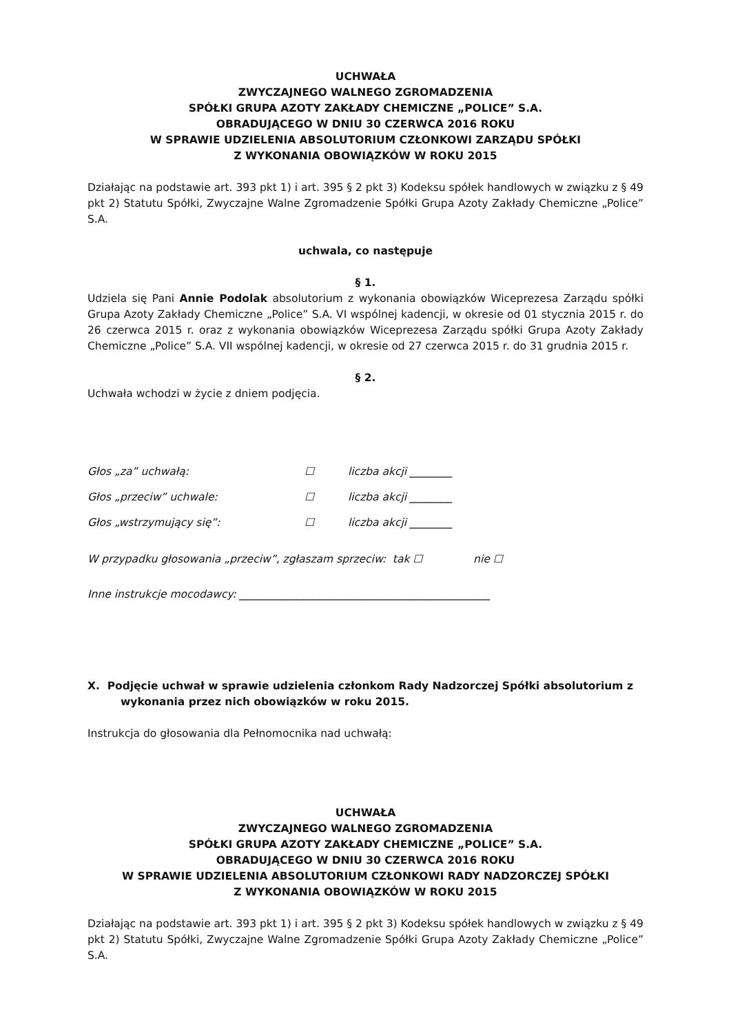UCHWAŁA
ZWYCZAJNEGO WALNEGO ZGROMADZENIA
SPÓŁKI GRUPA AZOTY ZAKŁADY CHEMICZNE „POLICE” S.A.
OBRADUJĄCEGO W DNIU 30 CZERWCA 2016 ROKU
W SPRAWIE UDZIELENIA ABSOLUTORIUM CZŁONKOWI ZARZĄDU SPÓŁKI
Z WYKONANIA OBOWIĄZKÓW W ROKU 2015
Działając na podstawie art. 393 pkt 1) i art. 395 § 2 pkt 3) Kodeksu spółek handlowych w związku z § 49 pkt 2) Statutu Spółki, Zwyczajne Walne Zgromadzenie Spółki Grupa Azoty Zakłady Chemiczne „Police” S.A.
uchwala, co następuje
§ 1.
Udziela się Pani Annie Podolak absolutorium z wykonania obowiązków Wiceprezesa Zarządu spółki Grupa Azoty Zakłady Chemiczne „Police” S.A. VI wspólnej kadencji, w okresie od 01 stycznia 2015 r. do 26 czerwca 2015 r. oraz z wykonania obowiązków Wiceprezesa Zarządu spółki Grupa Azoty Zakłady Chemiczne „Police” S.A. VII wspólnej kadencji, w okresie od 27 czerwca 2015 r. do 31 grudnia 2015 r.
§ 2.
Uchwała wchodzi w życie z dniem podjęcia.
Głos „za” uchwałą: ☐ liczba akcji ________
Głos „przeciw” uchwale: ☐ liczba akcji ________
Głos „wstrzymujący się”: ☐ liczba akcji ________
W przypadku głosowania „przeciw”, zgłaszam sprzeciw: tak ☐ nie ☐
Inne instrukcje mocodawcy: _______________________________________________
X. Podjęcie uchwał w sprawie udzielenia członkom Rady Nadzorczej Spółki absolutorium z wykonania przez nich obowiązków w roku 2015.
Instrukcja do głosowania dla Pełnomocnika nad uchwałą:
UCHWAŁA
ZWYCZAJNEGO WALNEGO ZGROMADZENIA
SPÓŁKI GRUPA AZOTY ZAKŁADY CHEMICZNE „POLICE” S.A.
OBRADUJĄCEGO W DNIU 30 CZERWCA 2016 ROKU
W SPRAWIE UDZIELENIA ABSOLUTORIUM CZŁONKOWI RADY NADZORCZEJ SPÓŁKI
Z WYKONANIA OBOWIĄZKÓW W ROKU 2015
Działając na podstawie art. 393 pkt 1) i art. 395 § 2 pkt 3) Kodeksu spółek handlowych w związku z § 49 pkt 2) Statutu Spółki, Zwyczajne Walne Zgromadzenie Spółki Grupa Azoty Zakłady Chemiczne „Police” S.A.